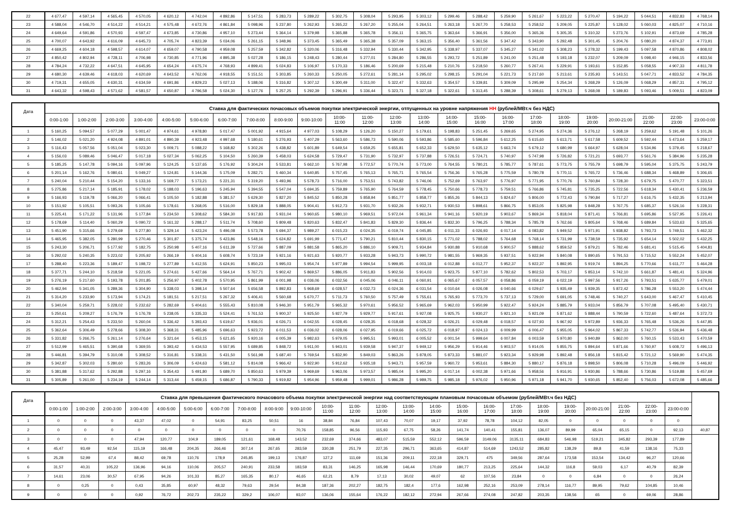| 22 | 4 677,47 | 4 597,14 | 4 565,45 | 4 570,05 | 4 620,12 | 4 742,04 | 4 892,86 | 5 147,51 | 5 283,73 | 5 289,22 | 5 302,75 | 5 308,04 | 5 293,95 | 5 303,12 | 5 299,46 | 5 288,42 | 5 259,90 | 5 261,67 | 5 223,22 | 5 270,47 | 5 194,22 | 5 044,51 | 4 832,83 | 4 768,14 |
| 23 | 4 588,04 | 4 546,70 | 4 514,22 | 4 514,21 | 4 575,48 | 4 672,76 | 4 861,84 | 5 098,96 | 5 237,80 | 5 262,93 | 5 265,22 | 5 267,20 | 5 255,04 | 5 264,51 | 5 263,18 | 5 267,70 | 5 258,53 | 5 258,52 | 5 209,05 | 5 225,87 | 5 128,02 | 5 060,03 | 4 825,07 | 4 710,16 |
| 24 | 4 649,64 | 4 591,86 | 4 570,93 | 4 597,47 | 4 673,85 | 4 730,86 | 4 957,10 | 5 273,44 | 5 364,14 | 5 379,98 | 5 365,88 | 5 365,78 | 5 356,11 | 5 365,75 | 5 363,64 | 5 366,91 | 5 356,00 | 5 365,36 | 5 305,35 | 5 310,32 | 5 273,76 | 5 102,91 | 4 873,69 | 4 785,28 |
| 25 | 4 700,07 | 4 643,92 | 4 616,09 | 4 645,73 | 4 705,74 | 4 823,39 | 5 034,06 | 5 261,15 | 5 348,96 | 5 373,45 | 5 365,49 | 5 365,38 | 5 357,09 | 5 363,15 | 5 356,40 | 5 361,56 | 5 347,42 | 5 343,90 | 5 292,48 | 5 301,45 | 5 204,76 | 5 080,20 | 4 874,37 | 4 773,91 |
| 26 | 4 669,25 | 4 604,18 | 4 598,57 | 4 614,07 | 4 659,07 | 4 790,58 | 4 959,08 | 5 257,59 | 5 342,82 | 5 320,06 | 5 316,48 | 5 332,94 | 5 330,44 | 5 342,95 | 5 338,97 | 5 337,07 | 5 345,27 | 5 341,02 | 5 308,23 | 5 278,32 | 5 199,43 | 5 097,58 | 4 870,86 | 4 808,02 |
| 27 | 4 850,42 | 4 802,94 | 4 728,11 | 4 706,98 | 4 730,85 | 4 771,96 | 4 895,38 | 5 027,28 | 5 186,15 | 5 248,43 | 5 280,44 | 5 277,01 | 5 284,80 | 5 286,55 | 5 293,72 | 5 251,89 | 5 241,00 | 5 251,48 | 5 193,18 | 5 232,07 | 5 209,09 | 5 098,40 | 4 946,15 | 4 833,56 |
| 28 | 4 784,24 | 4 732,22 | 4 647,51 | 4 645,95 | 4 654,24 | 4 675,74 | 4 768,93 | 4 899,41 | 5 024,83 | 5 106,97 | 5 170,33 | 5 186,46 | 5 200,69 | 5 215,48 | 5 210,76 | 5 218,50 | 5 260,77 | 5 267,41 | 5 229,91 | 5 193,61 | 5 152,85 | 5 058,55 | 4 907,33 | 4 811,78 |
| 29 | 4 680,30 | 4 639,46 | 4 618,03 | 4 620,69 | 4 643,52 | 4 762,06 | 4 918,55 | 5 151,51 | 5 303,85 | 5 260,33 | 5 250,05 | 5 272,61 | 5 281,14 | 5 295,02 | 5 298,15 | 5 291,04 | 5 221,73 | 5 217,60 | 5 213,61 | 5 235,93 | 5 143,51 | 5 047,71 | 4 833,52 | 4 784,35 |
| 30 | 4 719,31 | 4 655,05 | 4 630,31 | 4 634,59 | 4 691,86 | 4 829,23 | 5 027,13 | 5 188,06 | 5 316,82 | 5 307,12 | 5 300,49 | 5 311,00 | 5 322,47 | 5 332,63 | 5 354,57 | 5 339,81 | 5 309,09 | 5 295,99 | 5 254,34 | 5 268,29 | 5 126,09 | 5 068,29 | 4 857,31 | 4 795,12 |
| 31 | 4 643,32 | 4 598,43 | 4 571,62 | 4 581,57 | 4 650,87 | 4 796,58 | 5 024,30 | 5 127,76 | 5 257,25 | 5 292,39 | 5 296,91 | 5 336,44 | 5 323,71 | 5 327,18 | 5 322,61 | 5 313,45 | 5 288,39 | 5 308,61 | 5 279,13 | 5 268,08 | 5 189,83 | 5 093,46 | 5 009,51 | 4 823,09 |
| Дата | Ставка для фактических почасовых объемов покупки электрической энергии, отпущенных на уровне напряжения НН (рублей/МВт.ч без НДС) | | | | | | | | | | | | | | | | | | | | | | | |
| --- | --- | --- | --- | --- | --- | --- | --- | --- | --- | --- | --- | --- | --- | --- | --- | --- | --- | --- | --- | --- | --- | --- | --- | --- |
| | 0:00-1:00 | 1:00-2:00 | 2:00-3:00 | 3:00-4:00 | 4:00-5:00 | 5:00-6:00 | 6:00-7:00 | 7:00-8:00 | 8:00-9:00 | 9:00-10:00 | 10:00- 11:00 | 11:00- 12:00 | 12:00- 13:00 | 13:00- 14:00 | 14:00- 15:00 | 15:00- 16:00 | 16:00- 17:00 | 17:00- 18:00 | 18:00- 19:00 | 19:00- 20:00 | 20:00-21:00 | 21:00- 22:00 | 22:00- 23:00 | 23:00-0:00 |
| 1 | 5 160,25 | 5 094,57 | 5 077,29 | 5 001,47 | 4 974,61 | 4 978,80 | 5 017,47 | 5 001,92 | 4 915,64 | 4 977,03 | 5 108,29 | 5 126,20 | 5 150,27 | 5 179,61 | 5 198,83 | 5 251,45 | 5 269,65 | 5 274,95 | 5 274,36 | 5 276,12 | 5 268,19 | 5 259,62 | 5 191,48 | 5 101,26 |
| 2 | 5 146,02 | 5 021,20 | 4 924,08 | 4 891,01 | 4 890,39 | 4 923,48 | 4 997,68 | 5 180,61 | 5 276,93 | 5 407,29 | 5 563,60 | 5 586,73 | 5 590,06 | 5 593,86 | 5 585,60 | 5 596,84 | 5 612,25 | 5 615,60 | 5 613,71 | 5 617,58 | 5 609,52 | 5 592,44 | 5 473,64 | 5 259,17 |
| 3 | 5 116,43 | 5 057,56 | 5 051,04 | 5 023,30 | 5 009,71 | 5 088,22 | 5 168,82 | 5 302,26 | 5 438,82 | 5 601,89 | 5 649,54 | 5 659,25 | 5 655,81 | 5 652,33 | 5 629,50 | 5 635,12 | 5 663,74 | 5 679,12 | 5 680,99 | 5 664,97 | 5 628,04 | 5 534,96 | 5 379,45 | 5 218,67 |
| 4 | 5 156,03 | 5 089,46 | 5 046,47 | 5 017,18 | 5 027,34 | 5 062,25 | 5 104,50 | 5 260,39 | 5 458,03 | 5 624,58 | 5 729,47 | 5 731,90 | 5 732,97 | 5 737,88 | 5 726,51 | 5 724,71 | 5 740,97 | 5 747,98 | 5 726,82 | 5 721,21 | 5 693,77 | 5 561,76 | 5 384,96 | 5 235,28 |
| 5 | 5 185,25 | 5 147,78 | 5 094,16 | 5 097,96 | 5 124,25 | 5 137,65 | 5 176,92 | 5 304,24 | 5 533,81 | 5 662,10 | 5 767,98 | 5 772,57 | 5 770,74 | 5 773,00 | 5 764,55 | 5 780,21 | 5 785,77 | 5 787,61 | 5 773,75 | 5 755,79 | 5 698,79 | 5 595,04 | 5 375,75 | 5 243,79 |
| 6 | 5 201,14 | 5 162,76 | 5 080,61 | 5 049,27 | 5 124,81 | 5 144,36 | 5 175,09 | 5 282,71 | 5 460,34 | 5 640,85 | 5 757,45 | 5 765,13 | 5 765,71 | 5 765,54 | 5 756,36 | 5 765,28 | 5 775,59 | 5 780,78 | 5 770,11 | 5 765,72 | 5 736,46 | 5 688,34 | 5 468,89 | 5 306,65 |
| 7 | 5 240,04 | 5 210,44 | 5 154,20 | 5 133,16 | 5 169,77 | 5 173,21 | 5 221,31 | 5 319,20 | 5 493,96 | 5 578,73 | 5 716,00 | 5 753,51 | 5 743,82 | 5 746,06 | 5 752,69 | 5 763,97 | 5 776,97 | 5 771,95 | 5 770,76 | 5 760,84 | 5 728,30 | 5 679,75 | 5 470,77 | 5 323,51 |
| 8 | 5 275,86 | 5 217,14 | 5 185,91 | 5 178,02 | 5 188,03 | 5 196,63 | 5 245,94 | 5 394,55 | 5 547,04 | 5 694,35 | 5 759,89 | 5 765,90 | 5 764,59 | 5 778,45 | 5 750,66 | 5 778,73 | 5 759,51 | 5 766,86 | 5 745,81 | 5 735,25 | 5 722,56 | 5 618,34 | 5 430,41 | 5 236,59 |
| 9 | 5 166,93 | 5 119,78 | 5 066,20 | 5 066,41 | 5 105,50 | 5 182,88 | 5 381,57 | 5 629,30 | 5 827,20 | 5 845,52 | 5 850,28 | 5 858,94 | 5 851,77 | 5 858,77 | 5 855,26 | 5 844,13 | 5 824,67 | 5 806,00 | 5 772,43 | 5 790,84 | 5 717,27 | 5 616,75 | 5 432,35 | 5 213,94 |
| 10 | 5 151,92 | 5 105,51 | 5 093,26 | 5 105,66 | 5 178,61 | 5 268,05 | 5 516,00 | 5 829,18 | 5 888,05 | 5 904,41 | 5 912,73 | 5 931,70 | 5 932,26 | 5 932,71 | 5 930,53 | 5 898,61 | 5 866,75 | 5 853,05 | 5 825,98 | 5 848,28 | 5 767,75 | 5 685,37 | 5 526,16 | 5 228,31 |
| 11 | 5 225,41 | 5 171,22 | 5 131,96 | 5 177,84 | 5 234,50 | 5 308,62 | 5 584,30 | 5 917,83 | 5 931,04 | 5 960,65 | 5 980,10 | 5 969,51 | 5 972,04 | 5 961,34 | 5 941,16 | 5 920,19 | 5 903,67 | 5 869,34 | 5 818,04 | 5 871,41 | 5 766,81 | 5 695,86 | 5 527,95 | 5 226,41 |
| 12 | 5 178,69 | 5 114,40 | 5 060,29 | 5 090,72 | 5 161,32 | 5 288,17 | 5 511,74 | 5 708,60 | 5 809,48 | 5 820,63 | 5 832,47 | 5 841,83 | 5 829,30 | 5 836,44 | 5 832,30 | 5 796,25 | 5 788,34 | 5 785,78 | 5 762,66 | 5 805,64 | 5 768,46 | 5 689,84 | 5 533,63 | 5 325,65 |
| 13 | 5 451,90 | 5 315,66 | 5 279,69 | 5 277,80 | 5 329,14 | 5 423,24 | 5 496,08 | 5 573,78 | 5 694,37 | 5 989,27 | 6 015,23 | 6 024,35 | 6 019,74 | 6 045,85 | 6 011,33 | 6 026,93 | 6 017,14 | 6 083,82 | 5 949,52 | 5 971,91 | 5 938,82 | 5 793,73 | 5 749,51 | 5 462,32 |
| 14 | 5 465,95 | 5 382,05 | 5 280,99 | 5 270,46 | 5 301,87 | 5 375,74 | 5 423,86 | 5 548,16 | 5 624,82 | 5 691,99 | 5 771,47 | 5 790,21 | 5 810,44 | 5 830,15 | 5 771,02 | 5 788,02 | 5 764,68 | 5 768,14 | 5 731,99 | 5 738,59 | 5 735,92 | 5 654,14 | 5 502,02 | 5 432,25 |
| 15 | 5 243,30 | 5 206,71 | 5 177,92 | 5 182,75 | 5 250,98 | 5 407,16 | 5 611,39 | 5 727,66 | 5 887,09 | 5 881,58 | 5 865,20 | 5 886,10 | 5 909,71 | 5 934,84 | 5 930,88 | 5 910,68 | 5 900,57 | 5 888,62 | 5 859,52 | 5 879,21 | 5 782,46 | 5 681,41 | 5 515,45 | 5 404,81 |
| 16 | 5 292,02 | 5 240,35 | 5 223,02 | 5 205,92 | 5 266,19 | 5 404,16 | 5 608,74 | 5 723,19 | 5 921,16 | 5 921,63 | 5 920,77 | 5 933,28 | 5 943,73 | 5 990,72 | 5 981,55 | 5 969,35 | 5 937,51 | 5 922,94 | 5 840,08 | 5 890,65 | 5 791,53 | 5 715,52 | 5 552,24 | 5 452,07 |
| 17 | 5 288,40 | 5 223,36 | 5 189,47 | 5 198,72 | 5 277,89 | 5 412,55 | 5 624,91 | 5 850,23 | 5 995,03 | 5 954,74 | 5 977,89 | 5 994,54 | 5 999,95 | 6 003,18 | 6 012,88 | 6 012,77 | 5 952,37 | 5 922,37 | 5 892,95 | 5 919,74 | 5 894,25 | 5 770,66 | 5 611,77 | 5 464,28 |
| 18 | 5 377,71 | 5 244,10 | 5 218,59 | 5 221,05 | 5 274,61 | 5 427,66 | 5 564,14 | 5 767,71 | 5 902,42 | 5 869,57 | 5 886,05 | 5 911,83 | 5 902,56 | 5 914,03 | 5 923,75 | 5 877,10 | 5 782,62 | 5 802,53 | 5 703,17 | 5 853,14 | 5 742,10 | 5 661,87 | 5 481,41 | 5 324,96 |
| 19 | 5 276,19 | 5 217,60 | 5 193,78 | 5 201,85 | 5 256,97 | 5 402,78 | 5 570,95 | 5 861,99 | 6 001,98 | 6 036,06 | 6 032,56 | 6 045,06 | 6 046,11 | 6 060,91 | 6 065,67 | 6 057,57 | 6 058,86 | 6 059,19 | 6 022,19 | 5 997,56 | 5 917,26 | 5 793,51 | 5 635,77 | 5 479,01 |
| 20 | 5 462,94 | 5 341,05 | 5 289,36 | 5 304,90 | 5 338,03 | 5 398,14 | 5 507,64 | 5 656,58 | 5 892,83 | 5 968,69 | 6 028,57 | 6 032,73 | 6 024,36 | 6 031,54 | 6 010,64 | 6 026,08 | 6 040,66 | 6 029,67 | 5 935,49 | 5 939,35 | 5 872,42 | 5 786,28 | 5 553,20 | 5 474,44 |
| 21 | 5 314,20 | 5 233,90 | 5 173,94 | 5 174,21 | 5 181,51 | 5 217,51 | 5 267,32 | 5 406,41 | 5 560,68 | 5 670,77 | 5 711,73 | 5 760,50 | 5 757,49 | 5 755,61 | 5 765,93 | 5 773,70 | 5 737,13 | 5 729,00 | 5 691,05 | 5 748,46 | 5 740,27 | 5 643,00 | 5 467,47 | 5 410,45 |
| 22 | 5 340,04 | 5 259,71 | 5 228,02 | 5 232,62 | 5 282,69 | 5 404,61 | 5 555,43 | 5 810,08 | 5 946,30 | 5 951,79 | 5 965,32 | 5 970,61 | 5 956,52 | 5 965,69 | 5 962,03 | 5 950,99 | 5 922,47 | 5 924,24 | 5 885,79 | 5 933,04 | 5 856,79 | 5 707,08 | 5 495,40 | 5 430,71 |
| 23 | 5 250,61 | 5 209,27 | 5 176,79 | 5 176,78 | 5 238,05 | 5 335,33 | 5 524,41 | 5 761,53 | 5 900,37 | 5 925,50 | 5 927,79 | 5 929,77 | 5 917,61 | 5 927,08 | 5 925,75 | 5 930,27 | 5 921,10 | 5 921,09 | 5 871,62 | 5 888,44 | 5 790,59 | 5 722,60 | 5 487,64 | 5 372,73 |
| 24 | 5 312,21 | 5 254,43 | 5 233,50 | 5 260,04 | 5 336,42 | 5 393,43 | 5 619,67 | 5 936,01 | 6 026,71 | 6 042,55 | 6 028,45 | 6 028,35 | 6 018,68 | 6 028,32 | 6 026,21 | 6 029,48 | 6 018,57 | 6 027,93 | 5 967,92 | 5 972,89 | 5 936,33 | 5 765,48 | 5 536,26 | 5 447,85 |
| 25 | 5 362,64 | 5 306,49 | 5 278,66 | 5 308,30 | 5 368,31 | 5 485,96 | 5 696,63 | 5 923,72 | 6 011,53 | 6 036,02 | 6 028,06 | 6 027,95 | 6 019,66 | 6 025,72 | 6 018,97 | 6 024,13 | 6 009,99 | 6 006,47 | 5 955,05 | 5 964,02 | 5 867,33 | 5 742,77 | 5 536,94 | 5 436,48 |
| 26 | 5 331,82 | 5 266,75 | 5 261,14 | 5 276,64 | 5 321,64 | 5 453,15 | 5 621,65 | 5 920,16 | 6 005,39 | 5 982,63 | 5 979,05 | 5 995,51 | 5 993,01 | 6 005,52 | 6 001,54 | 5 999,64 | 6 007,84 | 6 003,59 | 5 970,80 | 5 940,89 | 5 862,00 | 5 760,15 | 5 533,43 | 5 470,59 |
| 27 | 5 512,99 | 5 465,51 | 5 390,68 | 5 369,55 | 5 393,42 | 5 434,53 | 5 557,95 | 5 689,85 | 5 848,72 | 5 911,00 | 5 943,01 | 5 939,58 | 5 947,37 | 5 949,12 | 5 956,29 | 5 914,46 | 5 903,57 | 5 914,05 | 5 855,75 | 5 894,64 | 5 871,66 | 5 760,97 | 5 608,72 | 5 496,13 |
| 28 | 5 446,81 | 5 394,79 | 5 310,08 | 5 308,52 | 5 316,81 | 5 338,31 | 5 431,50 | 5 561,98 | 5 687,40 | 5 769,54 | 5 832,90 | 5 849,03 | 5 863,26 | 5 878,05 | 5 873,33 | 5 881,07 | 5 923,34 | 5 929,98 | 5 892,48 | 5 856,18 | 5 815,42 | 5 721,12 | 5 569,90 | 5 474,35 |
| 29 | 5 342,87 | 5 302,03 | 5 280,60 | 5 283,26 | 5 306,09 | 5 424,63 | 5 581,12 | 5 814,08 | 5 966,42 | 5 922,90 | 5 912,62 | 5 935,18 | 5 943,71 | 5 957,59 | 5 960,72 | 5 953,61 | 5 884,30 | 5 880,17 | 5 876,18 | 5 898,50 | 5 806,08 | 5 710,28 | 5 496,09 | 5 446,92 |
| 30 | 5 381,88 | 5 317,62 | 5 292,88 | 5 297,16 | 5 354,43 | 5 491,80 | 5 689,70 | 5 850,63 | 5 979,39 | 5 969,69 | 5 963,06 | 5 973,57 | 5 985,04 | 5 995,20 | 6 017,14 | 6 002,38 | 5 971,66 | 5 958,56 | 5 916,91 | 5 930,86 | 5 788,66 | 5 730,86 | 5 519,88 | 5 457,69 |
| 31 | 5 305,89 | 5 261,00 | 5 234,19 | 5 244,14 | 5 313,44 | 5 459,15 | 5 686,87 | 5 790,33 | 5 919,82 | 5 954,96 | 5 959,48 | 5 999,01 | 5 986,28 | 5 989,75 | 5 985,18 | 5 976,02 | 5 950,96 | 5 971,18 | 5 941,70 | 5 930,65 | 5 852,40 | 5 756,03 | 5 672,08 | 5 485,66 |
| Дата | Ставка для превышения фактического почасового объема покупки электрической энергии над соответствующим плановым почасовым объемом (рублей/МВт.ч без НДС) | | | | | | | | | | | | | | | | | | | | | | | | |
| --- | --- | --- | --- | --- | --- | --- | --- | --- | --- | --- | --- | --- | --- | --- | --- | --- | --- | --- | --- | --- | --- | --- | --- | --- | --- |
| | 0:00-1:00 | 1:00-2:00 | 2:00-3:00 | 3:00-4:00 | 4:00-5:00 | 5:00-6:00 | 6:00-7:00 | 7:00-8:00 | 8:00-9:00 | 9:00-10:00 | 10:00- 11:00 | 11:00- 12:00 | 12:00- 13:00 | 13:00- 14:00 | 14:00- 15:00 | 15:00- 16:00 | 16:00- 17:00 | 17:00- 18:00 | 18:00- 19:00 | 19:00- 20:00 | 20:00-21:00 | 21:00- 22:00 | 22:00- 23:00 | 23:00-0:00 | |
| 1 | 0 | 0 | 0 | 43,37 | 47,02 | 0 | 54,91 | 83,25 | 50,51 | 16 | 38,84 | 76,84 | 107,43 | 70,07 | 19,17 | 37,92 | 78,78 | 104,12 | 82,05 | 0 | 0 | 0 | 0 | 0 | |
| 2 | 0 | 0 | 0 | 0 | 0 | 0 | 0 | 0 | 0 | 70,76 | 158,85 | 96,56 | 115,93 | 67,75 | 58,26 | 141,74 | 140,41 | 155,81 | 136,07 | 89,99 | 65,04 | 65,15 | 0 | 92,13 | 40,87 |
| 3 | 0 | 0 | 0 | 47,94 | 120,77 | 104,9 | 189,05 | 121,61 | 168,48 | 143,52 | 232,69 | 374,66 | 483,07 | 515,59 | 552,12 | 596,59 | 3149,06 | 3135,11 | 684,83 | 546,98 | 519,21 | 345,82 | 293,39 | 177,89 | |
| 4 | 45,47 | 93,49 | 92,54 | 115,19 | 166,48 | 204,35 | 266,46 | 307,14 | 267,65 | 283,59 | 330,38 | 251,79 | 227,35 | 296,71 | 363,65 | 414,87 | 514,69 | 1243,52 | 285,82 | 138,29 | 89,8 | 41,59 | 138,16 | 75,33 | |
| 5 | 25,28 | 52,99 | 67,4 | 88,42 | 69,78 | 110,76 | 178,9 | 245,85 | 199,13 | 176,87 | 127,2 | 111,69 | 151,36 | 209,11 | 222,18 | 329,71 | 475 | 349,56 | 287,64 | 173,58 | 153,54 | 134,42 | 96,27 | 120,66 | |
| 6 | 31,57 | 40,31 | 105,22 | 136,96 | 94,16 | 110,06 | 205,57 | 240,91 | 233,58 | 183,59 | 83,31 | 146,25 | 165,98 | 146,44 | 170,69 | 180,77 | 213,25 | 225,64 | 144,32 | 116,8 | 59,03 | 6,17 | 40,79 | 82,39 | |
| 7 | 14,61 | 23,06 | 30,57 | 67,95 | 94,26 | 101,33 | 85,27 | 165,35 | 80,17 | 46,65 | 62,21 | 8,79 | 17,13 | 30,02 | 49,07 | 62 | 107,56 | 23,84 | 0 | 0 | 6,84 | 0 | 0 | 26,24 | |
| 8 | 0 | 0,25 | 0 | 0,43 | 35,85 | 60,97 | 48,32 | 79,63 | 29,54 | 84,38 | 187,36 | 202,27 | 182,75 | 182,4 | 177,6 | 162,98 | 252,16 | 253,09 | 278,14 | 116,77 | 89,95 | 79,62 | 104,85 | 10,46 | |
| 9 | 0 | 0 | 0 | 0,92 | 76,72 | 202,73 | 235,22 | 329,2 | 106,07 | 93,07 | 136,06 | 155,64 | 176,22 | 182,12 | 272,94 | 267,66 | 274,08 | 247,82 | 203,35 | 138,56 | 65 | 0 | 69,06 | 28,86 | |